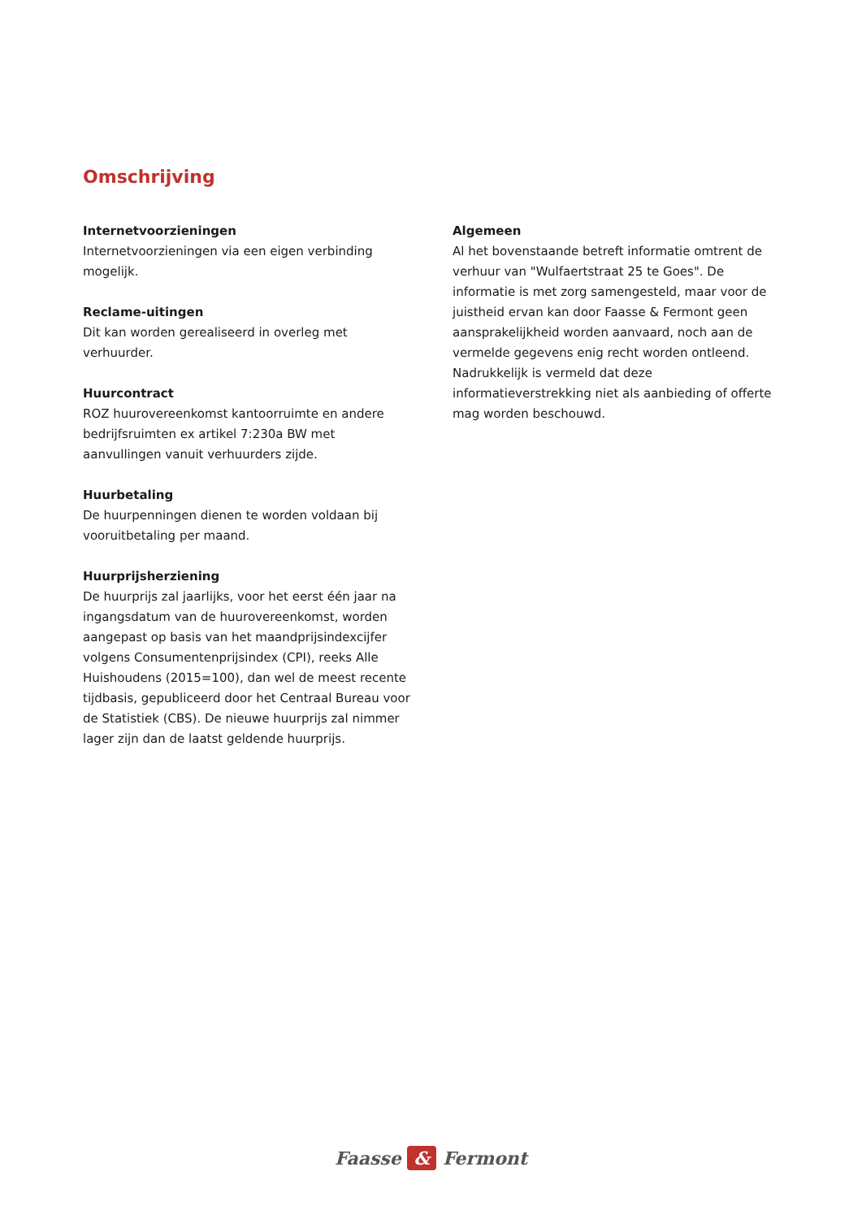Omschrijving
Internetvoorzieningen
Internetvoorzieningen via een eigen verbinding mogelijk.
Reclame-uitingen
Dit kan worden gerealiseerd in overleg met verhuurder.
Huurcontract
ROZ huurovereenkomst kantoorruimte en andere bedrijfsruimten ex artikel 7:230a BW met aanvullingen vanuit verhuurders zijde.
Huurbetaling
De huurpenningen dienen te worden voldaan bij vooruitbetaling per maand.
Huurprijsherziening
De huurprijs zal jaarlijks, voor het eerst één jaar na ingangsdatum van de huurovereenkomst, worden aangepast op basis van het maandprijsindexcijfer volgens Consumentenprijsindex (CPI), reeks Alle Huishoudens (2015=100), dan wel de meest recente tijdbasis, gepubliceerd door het Centraal Bureau voor de Statistiek (CBS). De nieuwe huurprijs zal nimmer lager zijn dan de laatst geldende huurprijs.
Algemeen
Al het bovenstaande betreft informatie omtrent de verhuur van "Wulfaertstraat 25 te Goes". De informatie is met zorg samengesteld, maar voor de juistheid ervan kan door Faasse & Fermont geen aansprakelijkheid worden aanvaard, noch aan de vermelde gegevens enig recht worden ontleend. Nadrukkelijk is vermeld dat deze informatieverstrekking niet als aanbieding of offerte mag worden beschouwd.
Faasse & Fermont